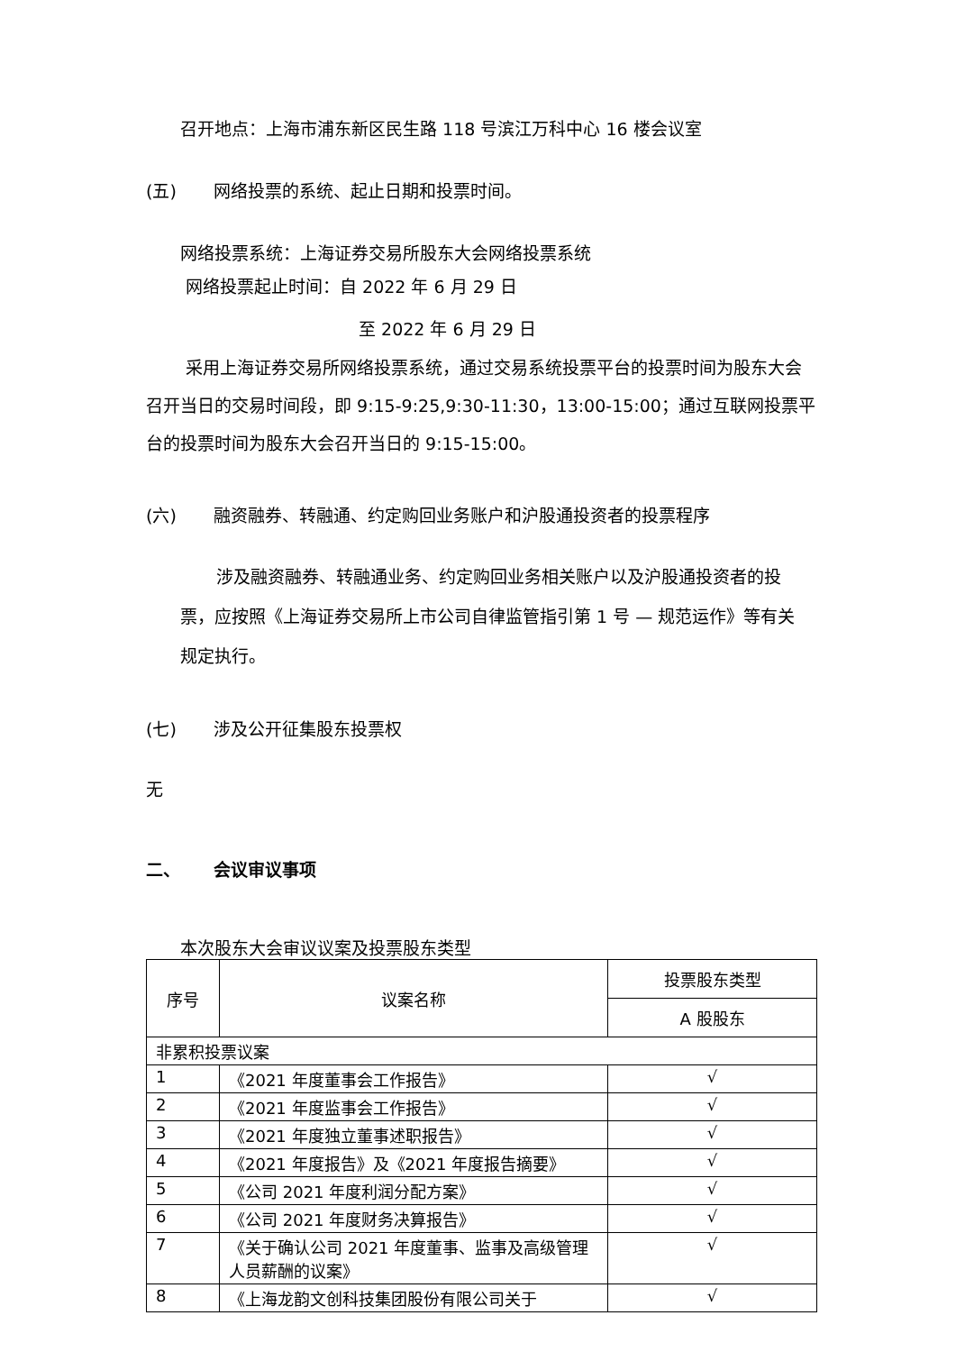召开地点：上海市浦东新区民生路 118 号滨江万科中心 16 楼会议室
(五) 网络投票的系统、起止日期和投票时间。
网络投票系统：上海证券交易所股东大会网络投票系统
网络投票起止时间：自 2022 年 6 月 29 日
至 2022 年 6 月 29 日
采用上海证券交易所网络投票系统，通过交易系统投票平台的投票时间为股东大会召开当日的交易时间段，即 9:15-9:25,9:30-11:30，13:00-15:00；通过互联网投票平台的投票时间为股东大会召开当日的 9:15-15:00。
(六) 融资融券、转融通、约定购回业务账户和沪股通投资者的投票程序
涉及融资融券、转融通业务、约定购回业务相关账户以及沪股通投资者的投票，应按照《上海证券交易所上市公司自律监管指引第 1 号 — 规范运作》等有关规定执行。
(七) 涉及公开征集股东投票权
无
二、 会议审议事项
本次股东大会审议议案及投票股东类型
| 序号 | 议案名称 | 投票股东类型 |
| | | A 股股东 |
| 非累积投票议案 | | |
| 1 | 《2021 年度董事会工作报告》 | √ |
| 2 | 《2021 年度监事会工作报告》 | √ |
| 3 | 《2021 年度独立董事述职报告》 | √ |
| 4 | 《2021 年度报告》及《2021 年度报告摘要》 | √ |
| 5 | 《公司 2021 年度利润分配方案》 | √ |
| 6 | 《公司 2021 年度财务决算报告》 | √ |
| 7 | 《关于确认公司 2021 年度董事、监事及高级管理人员薪酬的议案》 | √ |
| 8 | 《上海龙韵文创科技集团股份有限公司关于 | √ |